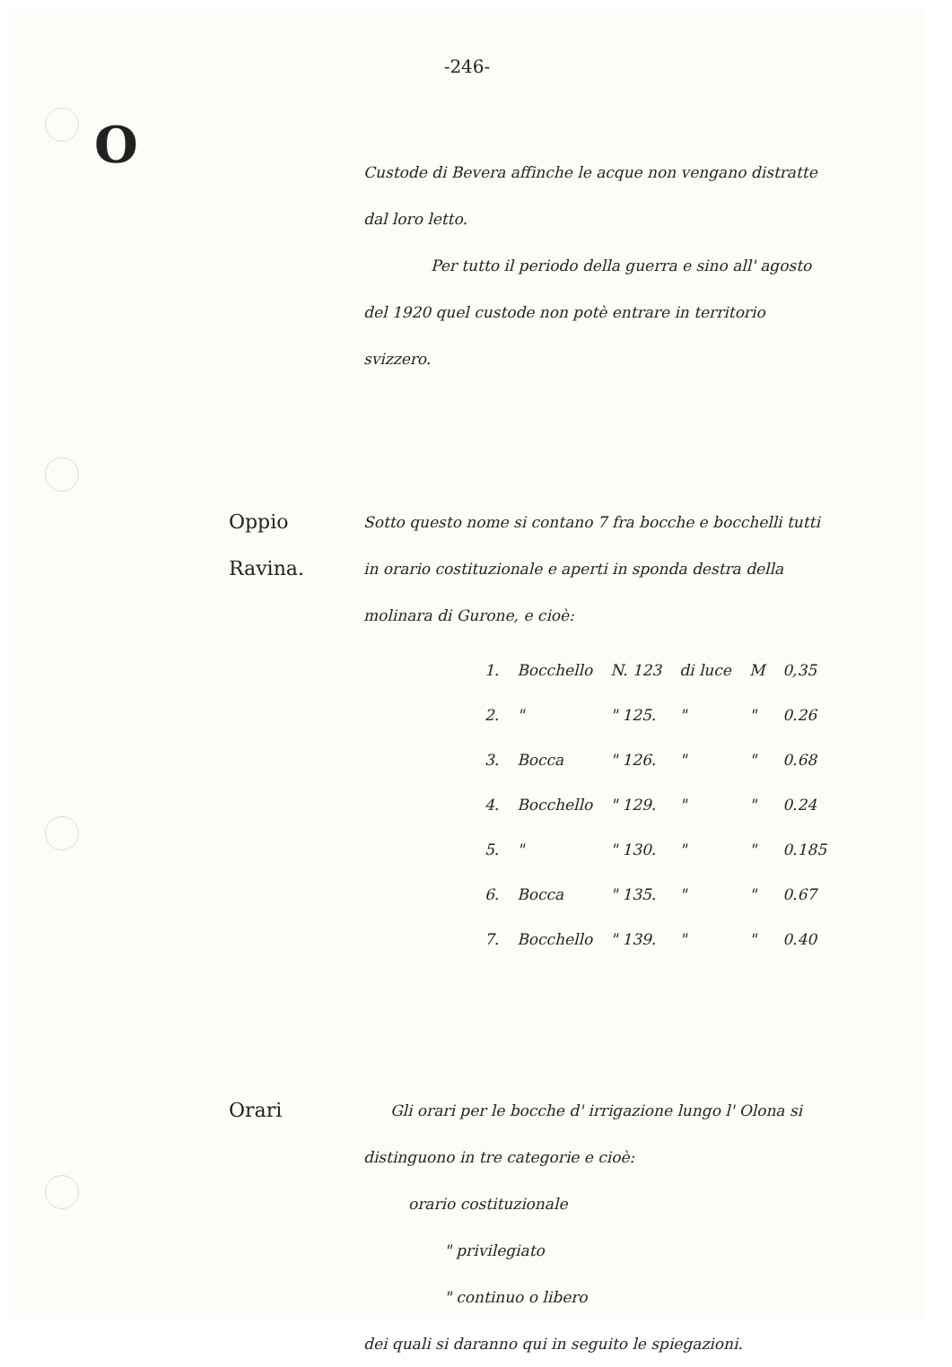-246-
O
Custode di Bevera affinche le acque non vengano distratte dal loro letto.
Per tutto il periodo della guerra e sino all' agosto del 1920 quel custode non potè entrare in territorio svizzero.
Oppio Ravina.
Sotto questo nome si contano 7 fra bocche e bocchelli tutti in orario costituzionale e aperti in sponda destra della molinara di Gurone, e cioè:
| 1. | Bocchello | N. 123 | di luce | M | 0,35 |
| 2. | " | " 125. | " | " | 0.26 |
| 3. | Bocca | " 126. | " | " | 0.68 |
| 4. | Bocchello | " 129. | " | " | 0.24 |
| 5. | " | " 130. | " | " | 0.185 |
| 6. | Bocca | " 135. | " | " | 0.67 |
| 7. | Bocchello | " 139. | " | " | 0.40 |
Orari
Gli orari per le bocche d' irrigazione lungo l' Olona si distinguono in tre categorie e cioè:
orario costituzionale
" privilegiato
" continuo o libero
dei quali si daranno qui in seguito le spiegazioni.